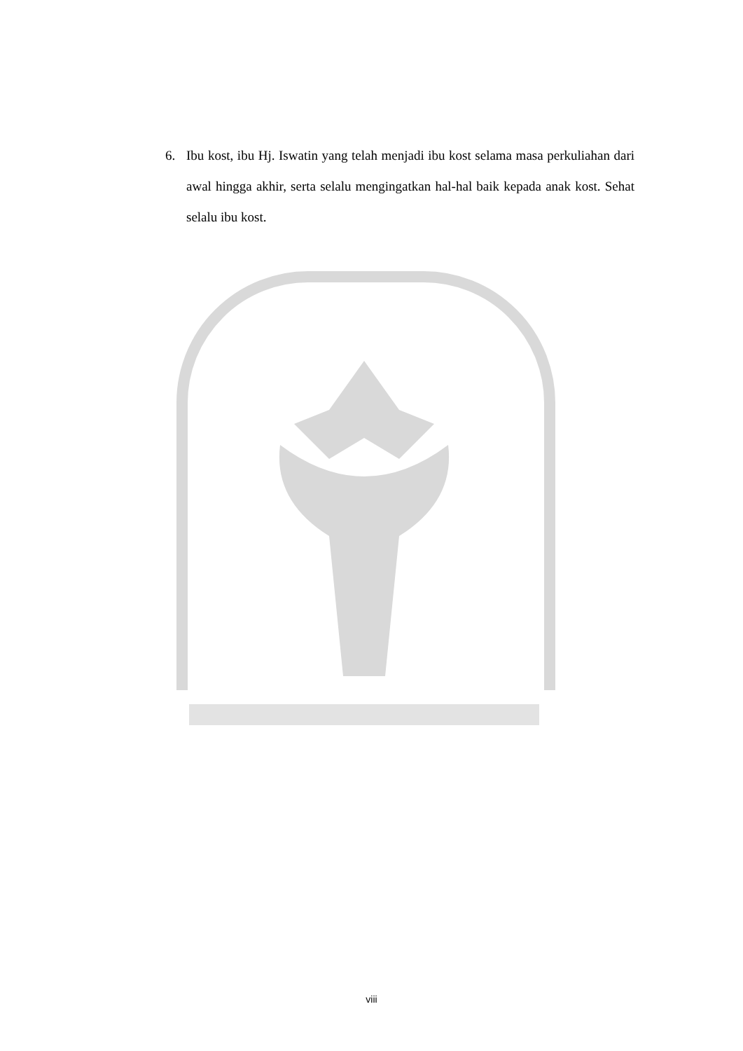6. Ibu kost, ibu Hj. Iswatin yang telah menjadi ibu kost selama masa perkuliahan dari awal hingga akhir, serta selalu mengingatkan hal-hal baik kepada anak kost. Sehat selalu ibu kost.
viii